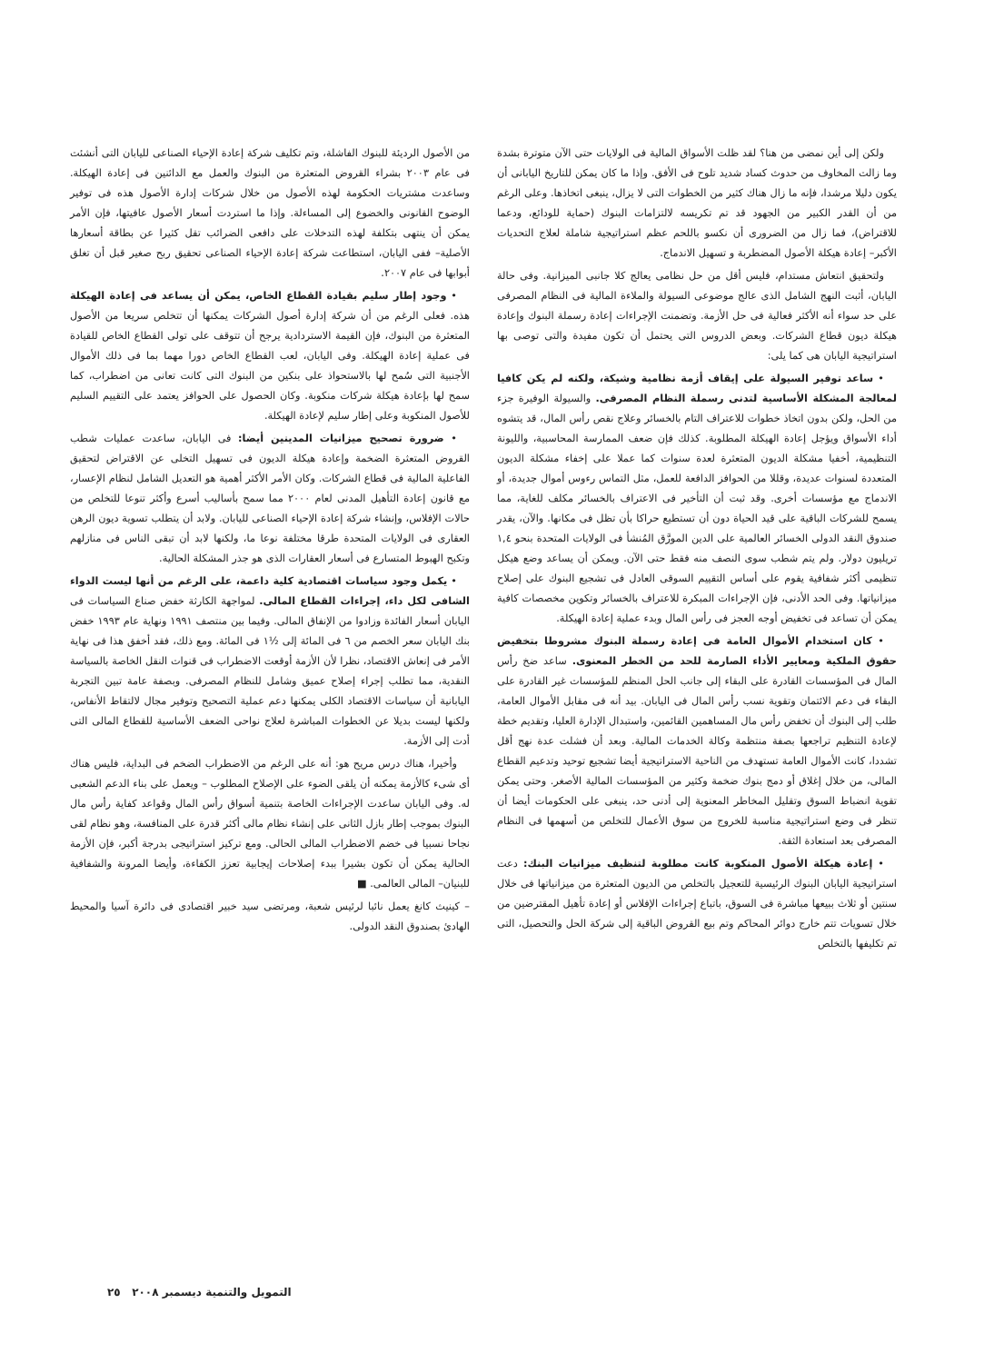ولكن إلى أين نمضى من هنا؟ لقد ظلت الأسواق المالية فى الولايات حتى الآن متوترة بشدة وما زالت المخاوف من حدوث كساد شديد تلوح فى الأفق. وإذا ما كان يمكن للتاريخ اليابانى أن يكون دليلا مرشدا، فإنه ما زال هناك كثير من الخطوات التى لا يزال، ينبغى اتخاذها. وعلى الرغم من أن القدر الكبير من الجهود قد تم تكريسه لالتزامات البنوك (حماية للودائع، ودعما للاقتراض)، فما زال من الضرورى أن نكسو باللحم عظم استراتيجية شاملة لعلاج التحديات الأكبر– إعادة هيكلة الأصول المضطربة و تسهيل الاندماج.
ولتحقيق انتعاش مستدام، فليس أقل من حل نظامى يعالج كلا جانبى الميزانية. وفى حالة اليابان، أثبت النهج الشامل الذى عالج موضوعى السيولة والملاءة المالية فى النظام المصرفى على حد سواء أنه الأكثر فعالية فى حل الأزمة. وتضمنت الإجراءات إعادة رسملة البنوك وإعادة هيكلة ديون قطاع الشركات. وبعض الدروس التى يحتمل أن تكون مفيدة والتى توصى بها استراتيجية اليابان هى كما يلى:
• ساعد توفير السيولة على إيقاف أزمة نظامية وشيكة، ولكنه لم يكن كافيا لمعالجة المشكلة الأساسية لتدنى رسملة النظام المصرفى. والسيولة الوفيرة جزء من الحل، ولكن بدون اتخاذ خطوات للاعتراف التام بالخسائر وعلاج نقص رأس المال، قد يتشوه أداء الأسواق ويؤجل إعادة الهيكلة المطلوبة. كذلك فإن ضعف الممارسة المحاسبية، والليونة التنظيمية، أخفيا مشكلة الديون المتعثرة لعدة سنوات كما عملا على إخفاء مشكلة الديون المتعددة لسنوات عديدة، وقللا من الحوافز الدافعة للعمل، مثل التماس رءوس أموال جديدة، أو الاندماج مع مؤسسات أخرى. وقد ثبت أن التأخير فى الاعتراف بالخسائر مكلف للغاية، مما يسمح للشركات الباقية على قيد الحياة دون أن تستطيع حراكا بأن تظل فى مكانها. والآن، يقدر صندوق النقد الدولى الخسائر العالمية على الدين المورَّق المُنشأ فى الولايات المتحدة بنحو ١,٤ تريليون دولار. ولم يتم شطب سوى النصف منه فقط حتى الآن. ويمكن أن يساعد وضع هيكل تنظيمى أكثر شفافية يقوم على أساس التقييم السوقى العادل فى تشجيع البنوك على إصلاح ميزانياتها. وفى الحد الأدنى، فإن الإجراءات المبكرة للاعتراف بالخسائر وتكوين مخصصات كافية يمكن أن تساعد فى تخفيض أوجه العجز فى رأس المال وبدء عملية إعادة الهيكلة.
• كان استخدام الأموال العامة فى إعادة رسملة البنوك مشروطا بتخفيض حقوق الملكية ومعايير الأداء الصارمة للحد من الخطر المعنوى. ساعد ضخ رأس المال فى المؤسسات القادرة على البقاء إلى جانب الحل المنظم للمؤسسات غير القادرة على البقاء فى دعم الائتمان وتقوية نسب رأس المال فى اليابان. بيد أنه فى مقابل الأموال العامة، طلب إلى البنوك أن تخفض رأس مال المساهمين القائمين، واستبدال الإدارة العليا، وتقديم خطة لإعادة التنظيم تراجعها بصفة منتظمة وكالة الخدمات المالية. وبعد أن فشلت عدة نهج أقل تشددا، كانت الأموال العامة تستهدف من الناحية الاستراتيجية أيضا تشجيع توحيد وتدعيم القطاع المالى، من خلال إغلاق أو دمج بنوك ضخمة وكثير من المؤسسات المالية الأصغر. وحتى يمكن تقوية انضباط السوق وتقليل المخاطر المعنوية إلى أدنى حد، ينبغى على الحكومات أيضا أن تنظر فى وضع استراتيجية مناسبة للخروج من سوق الأعمال للتخلص من أسهمها فى النظام المصرفى بعد استعادة الثقة.
• إعادة هيكلة الأصول المنكوبة كانت مطلوبة لتنظيف ميزانيات البنك: دعت استراتيجية اليابان البنوك الرئيسية للتعجيل بالتخلص من الديون المتعثرة من ميزانياتها فى خلال سنتين أو ثلاث ببيعها مباشرة فى السوق، باتباع إجراءات الإفلاس أو إعادة تأهيل المقترضين من خلال تسويات تتم خارج دوائر المحاكم وتم بيع القروض الباقية إلى شركة الحل والتحصيل، التى تم تكليفها بالتخلص
من الأصول الرديئة للبنوك الفاشلة، وتم تكليف شركة إعادة الإحياء الصناعى لليابان التى أنشئت فى عام ٢٠٠٣ بشراء القروض المتعثرة من البنوك والعمل مع الدائنين فى إعادة الهيكلة. وساعدت مشتريات الحكومة لهذه الأصول من خلال شركات إدارة الأصول هذه فى توفير الوضوح القانونى والخضوع إلى المساءلة. وإذا ما استردت أسعار الأصول عافيتها، فإن الأمر يمكن أن ينتهى بتكلفة لهذه التدخلات على دافعى الضرائب تقل كثيرا عن بطاقة أسعارها الأصلية– ففى اليابان، استطاعت شركة إعادة الإحياء الصناعى تحقيق ربح صغير قبل أن تغلق أبوابها فى عام ٢٠٠٧.
• وجود إطار سليم بقيادة القطاع الخاص، يمكن أن يساعد فى إعادة الهيكلة هذه. فعلى الرغم من أن شركة إدارة أصول الشركات يمكنها أن تتخلص سريعا من الأصول المتعثرة من البنوك، فإن القيمة الاستردادية يرجح أن تتوقف على تولى القطاع الخاص للقيادة فى عملية إعادة الهيكلة. وفى اليابان، لعب القطاع الخاص دورا مهما بما فى ذلك الأموال الأجنبية التى سُمح لها بالاستحواذ على بنكين من البنوك التى كانت تعانى من اضطراب، كما سمح لها بإعادة هيكلة شركات منكوبة. وكان الحصول على الحوافز يعتمد على التقييم السليم للأصول المنكوبة وعلى إطار سليم لإعادة الهيكلة.
• ضرورة تصحيح ميزانيات المدينين أيضا: فى اليابان، ساعدت عمليات شطب القروض المتعثرة الضخمة وإعادة هيكلة الديون فى تسهيل التخلى عن الاقتراض لتحقيق الفاعلية المالية فى قطاع الشركات. وكان الأمر الأكثر أهمية هو التعديل الشامل لنظام الإعسار، مع قانون إعادة التأهيل المدنى لعام ٢٠٠٠ مما سمح بأساليب أسرع وأكثر تنوعا للتخلص من حالات الإفلاس، وإنشاء شركة إعادة الإحياء الصناعى لليابان. ولابد أن يتطلب تسوية ديون الرهن العقارى فى الولايات المتحدة طرقا مختلفة نوعا ما، ولكنها لابد أن تبقى الناس فى منازلهم وتكبح الهبوط المتسارع فى أسعار العقارات الذى هو جذر المشكلة الحالية.
• يكمل وجود سياسات اقتصادية كلية داعمة، على الرغم من أنها ليست الدواء الشافى لكل داء، إجراءات القطاع المالى. لمواجهة الكارثة خفض صناع السياسات فى اليابان أسعار الفائدة وزادوا من الإنفاق المالى. وفيما بين منتصف ١٩٩١ ونهاية عام ١٩٩٣ خفض بنك اليابان سعر الخصم من ٦ فى المائة إلى ½١ فى المائة. ومع ذلك، فقد أخفق هذا فى نهاية الأمر فى إنعاش الاقتصاد، نظرا لأن الأزمة أوقعت الاضطراب فى قنوات النقل الخاصة بالسياسة النقدية، مما تطلب إجراء إصلاح عميق وشامل للنظام المصرفى. وبصفة عامة تبين التجربة اليابانية أن سياسات الاقتصاد الكلى يمكنها دعم عملية التصحيح وتوفير مجال لالتقاط الأنفاس، ولكنها ليست بديلا عن الخطوات المباشرة لعلاج نواحى الضعف الأساسية للقطاع المالى التى أدت إلى الأزمة.
وأخيرا، هناك درس مريح هو: أنه على الرغم من الاضطراب الضخم فى البداية، فليس هناك أى شىء كالأزمة يمكنه أن يلقى الضوء على الإصلاح المطلوب – ويعمل على بناء الدعم الشعبى له. وفى اليابان ساعدت الإجراءات الخاصة بتنمية أسواق رأس المال وقواعد كفاية رأس مال البنوك بموجب إطار بازل الثانى على إنشاء نظام مالى أكثر قدرة على المنافسة، وهو نظام لقى نجاحا نسبيا فى خضم الاضطراب المالى الحالى. ومع تركيز استراتيجى بدرجة أكبر، فإن الأزمة الحالية يمكن أن تكون بشيرا ببدء إصلاحات إيجابية تعزز الكفاءة، وأيضا المرونة والشفافية للبنيان– المالى العالمى. ■
– كينيث كانغ يعمل نائبا لرئيس شعبة، ومرتضى سيد خبير اقتصادى فى دائرة آسيا والمحيط الهادئ بصندوق النقد الدولى.
التمويل والتنمية ديسمبر ٢٠٠٨ ٢٥